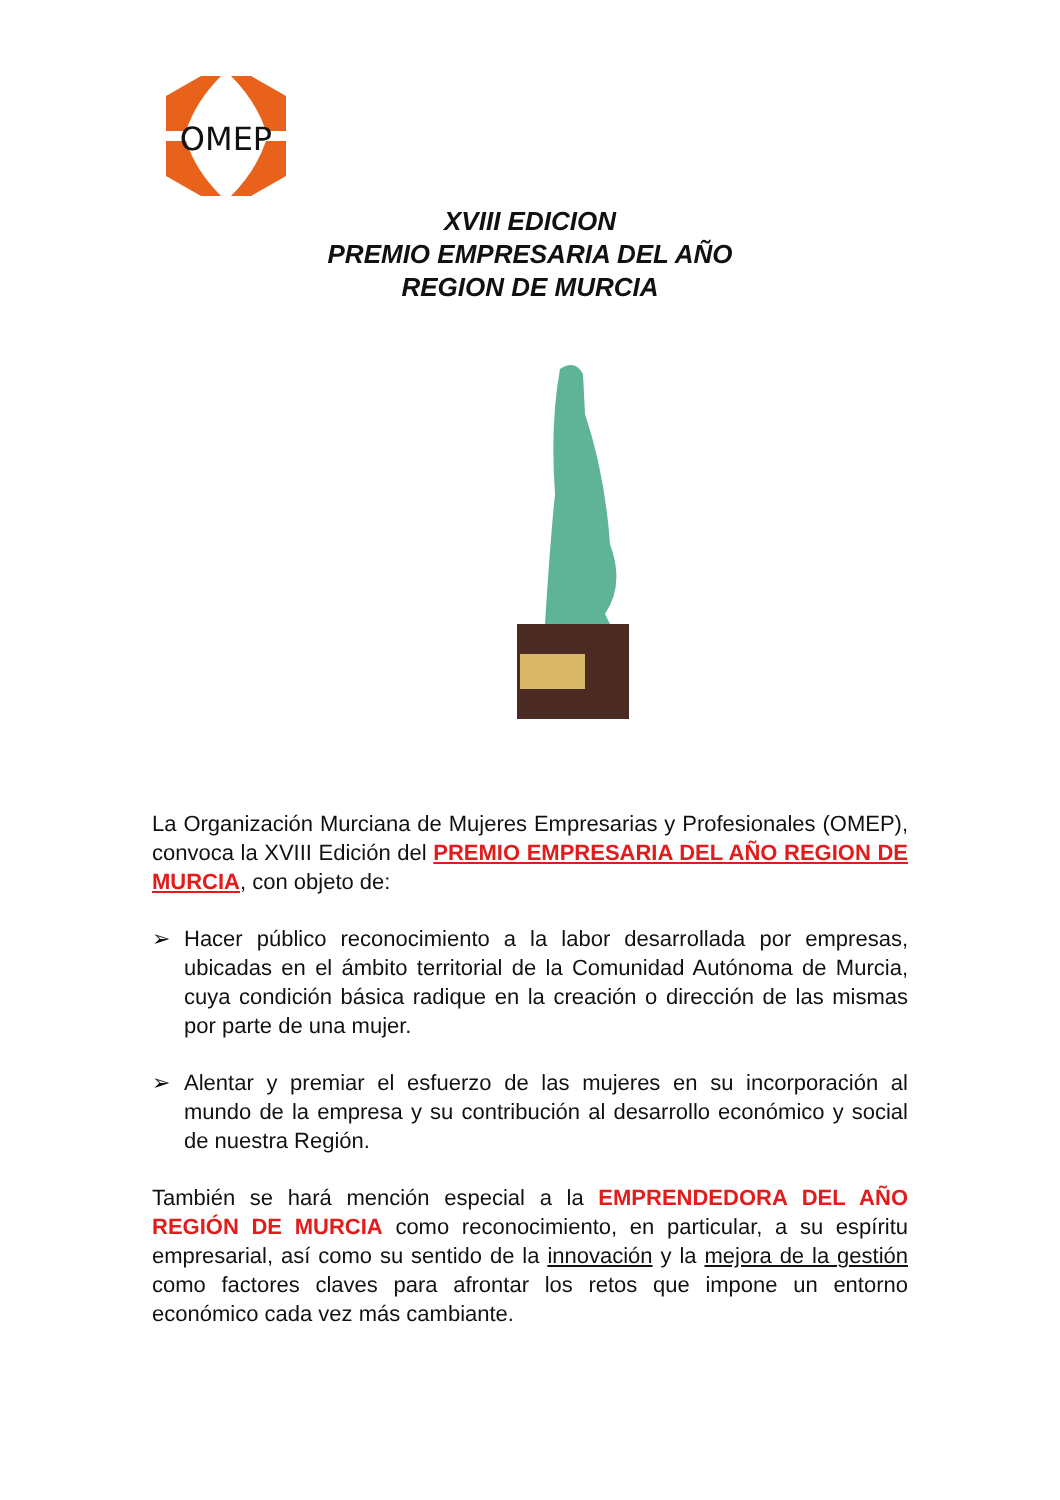OMEP
XVIII EDICION
PREMIO EMPRESARIA DEL AÑO
REGION DE MURCIA
La Organización Murciana de Mujeres Empresarias y Profesionales (OMEP), convoca la XVIII Edición del PREMIO EMPRESARIA DEL AÑO REGION DE MURCIA, con objeto de:
➢ Hacer público reconocimiento a la labor desarrollada por empresas, ubicadas en el ámbito territorial de la Comunidad Autónoma de Murcia, cuya condición básica radique en la creación o dirección de las mismas por parte de una mujer.
➢ Alentar y premiar el esfuerzo de las mujeres en su incorporación al mundo de la empresa y su contribución al desarrollo económico y social de nuestra Región.
También se hará mención especial a la EMPRENDEDORA DEL AÑO REGIÓN DE MURCIA como reconocimiento, en particular, a su espíritu empresarial, así como su sentido de la innovación y la mejora de la gestión como factores claves para afrontar los retos que impone un entorno económico cada vez más cambiante.